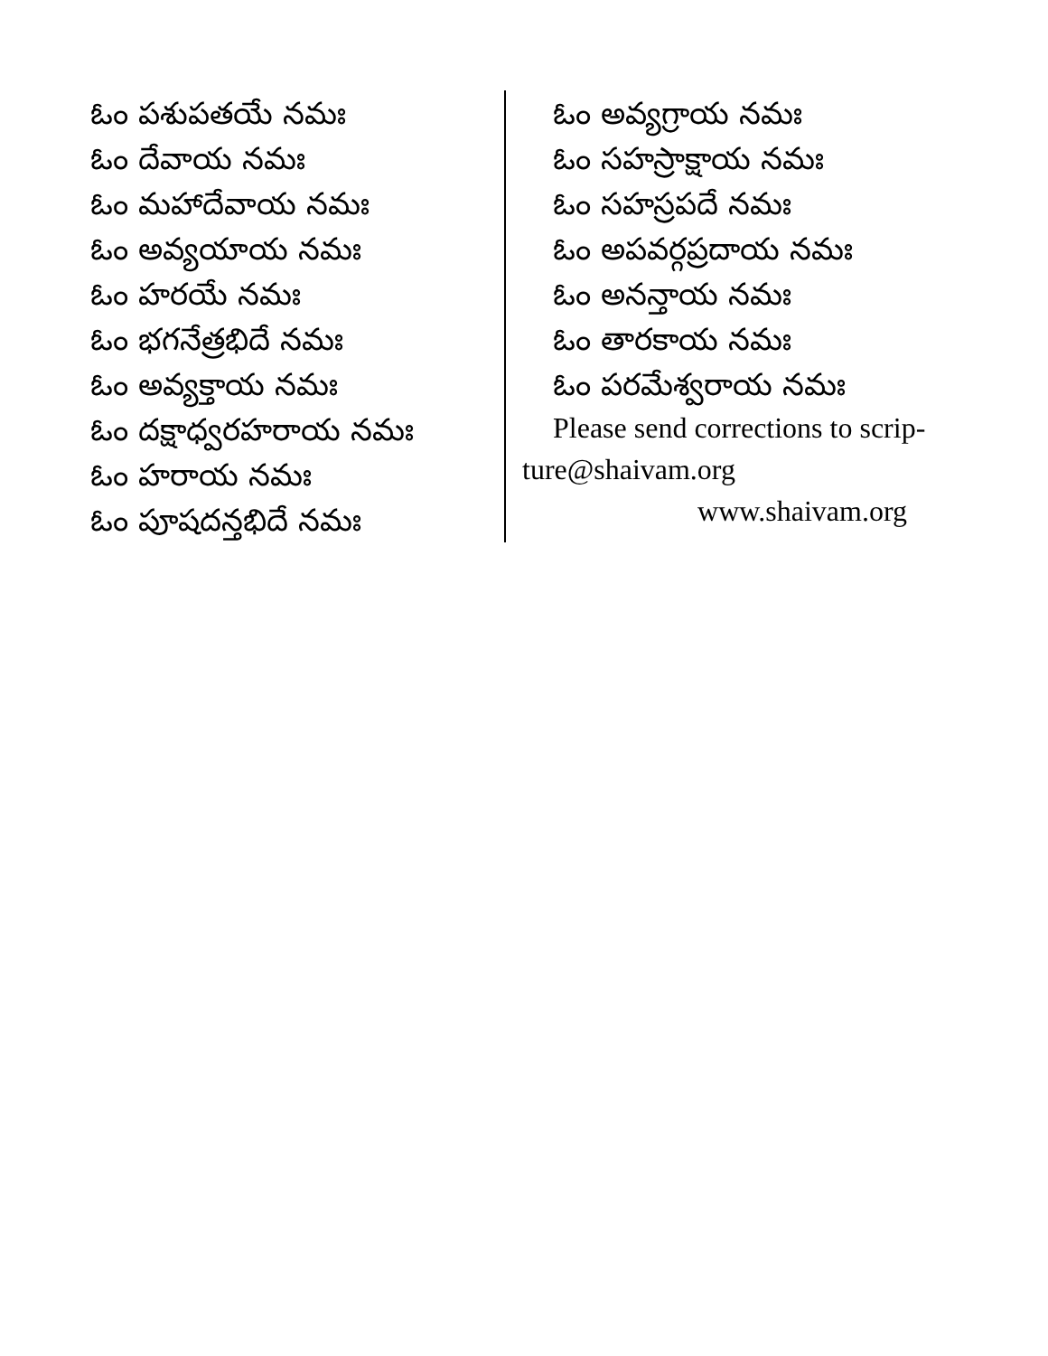ఓం పశుపతయే నమః
ఓం దేవాయ నమః
ఓం మహాదేవాయ నమః
ఓం అవ్యయాయ నమః
ఓం హరయే నమః
ఓం భగనేత్రభిదే నమః
ఓం అవ్యక్తాయ నమః
ఓం దక్షాధ్వరహరాయ నమః
ఓం హరాయ నమః
ఓం పూషదన్తభిదే నమః
ఓం అవ్యగ్రాయ నమః
ఓం సహస్రాక్షాయ నమః
ఓం సహస్రపదే నమః
ఓం అపవర్గప్రదాయ నమః
ఓం అనన్తాయ నమః
ఓం తారకాయ నమః
ఓం పరమేశ్వరాయ నమః
Please send corrections to scrip- ture@shaivam.org
www.shaivam.org